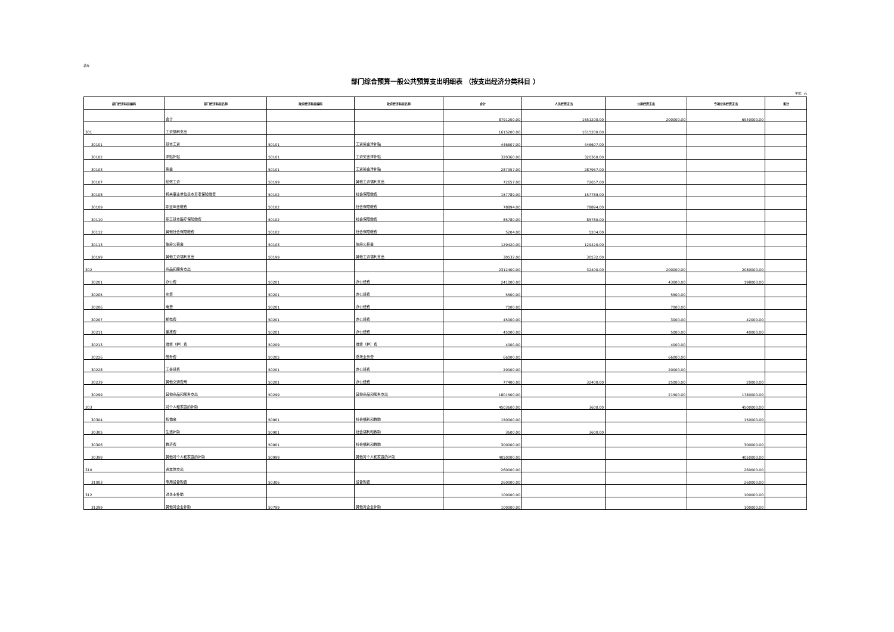表6
部门综合预算一般公共预算支出明细表 （按支出经济分类科目 ）
单位：元
| 部门经济科目编码 | 部门经济科目名称 | 政府经济科目编码 | 政府经济科目名称 | 合计 | 人员经费支出 | 公用经费支出 | 专项业务经费支出 | 备注 |
| --- | --- | --- | --- | --- | --- | --- | --- | --- |
| | 合计 | | | 8791200.00 | 1651200.00 | 200000.00 | 6940000.00 | |
| 301 | 工资福利支出 | | | 1615200.00 | 1615200.00 | | | |
| 30101 | 基本工资 | 50101 | 工资奖金津补贴 | 446607.00 | 446607.00 | | | |
| 30102 | 津贴补贴 | 50101 | 工资奖金津补贴 | 320360.00 | 320360.00 | | | |
| 30103 | 奖金 | 50101 | 工资奖金津补贴 | 287957.00 | 287957.00 | | | |
| 30107 | 绩效工资 | 50199 | 其他工资福利支出 | 72657.00 | 72657.00 | | | |
| 30108 | 机关事业单位基本养老保险缴费 | 50102 | 社会保障缴费 | 157789.00 | 157789.00 | | | |
| 30109 | 职业年金缴费 | 50102 | 社会保障缴费 | 78894.00 | 78894.00 | | | |
| 30110 | 职工基本医疗保险缴费 | 50102 | 社会保障缴费 | 85780.00 | 85780.00 | | | |
| 30112 | 其他社会保障缴费 | 50102 | 社会保障缴费 | 5204.00 | 5204.00 | | | |
| 30113 | 住房公积金 | 50103 | 住房公积金 | 129420.00 | 129420.00 | | | |
| 30199 | 其他工资福利支出 | 50199 | 其他工资福利支出 | 30532.00 | 30532.00 | | | |
| 302 | 商品和服务支出 | | | 2312400.00 | 32400.00 | 200000.00 | 2080000.00 | |
| 30201 | 办公费 | 50201 | 办公经费 | 241000.00 | | 43000.00 | 198000.00 | |
| 30205 | 水费 | 50201 | 办公经费 | 5500.00 | | 5500.00 | | |
| 30206 | 电费 | 50201 | 办公经费 | 7000.00 | | 7000.00 | | |
| 30207 | 邮电费 | 50201 | 办公经费 | 45000.00 | | 3000.00 | 42000.00 | |
| 30211 | 差旅费 | 50201 | 办公经费 | 45000.00 | | 5000.00 | 40000.00 | |
| 30213 | 维修（护）费 | 50209 | 维修（护）费 | 4000.00 | | 4000.00 | | |
| 30226 | 劳务费 | 50205 | 委托业务费 | 66000.00 | | 66000.00 | | |
| 30228 | 工会经费 | 50201 | 办公经费 | 20000.00 | | 20000.00 | | |
| 30239 | 其他交通费用 | 50201 | 办公经费 | 77400.00 | 32400.00 | 25000.00 | 20000.00 | |
| 30299 | 其他商品和服务支出 | 50299 | 其他商品和服务支出 | 1801500.00 | | 21500.00 | 1780000.00 | |
| 303 | 对个人和家庭的补助 | | | 4503600.00 | 3600.00 | | 4500000.00 | |
| 30304 | 抚恤金 | 50901 | 社会福利和救助 | 150000.00 | | | 150000.00 | |
| 30305 | 生活补助 | 50901 | 社会福利和救助 | 3600.00 | 3600.00 | | | |
| 30306 | 救济费 | 50901 | 社会福利和救助 | 300000.00 | | | 300000.00 | |
| 30399 | 其他对个人和家庭的补助 | 50999 | 其他对个人和家庭的补助 | 4050000.00 | | | 4050000.00 | |
| 310 | 资本性支出 | | | 260000.00 | | | 260000.00 | |
| 31003 | 专用设备购置 | 50306 | 设备购置 | 260000.00 | | | 260000.00 | |
| 312 | 对企业补助 | | | 100000.00 | | | 100000.00 | |
| 31299 | 其他对企业补助 | 50799 | 其他对企业补助 | 100000.00 | | | 100000.00 | |